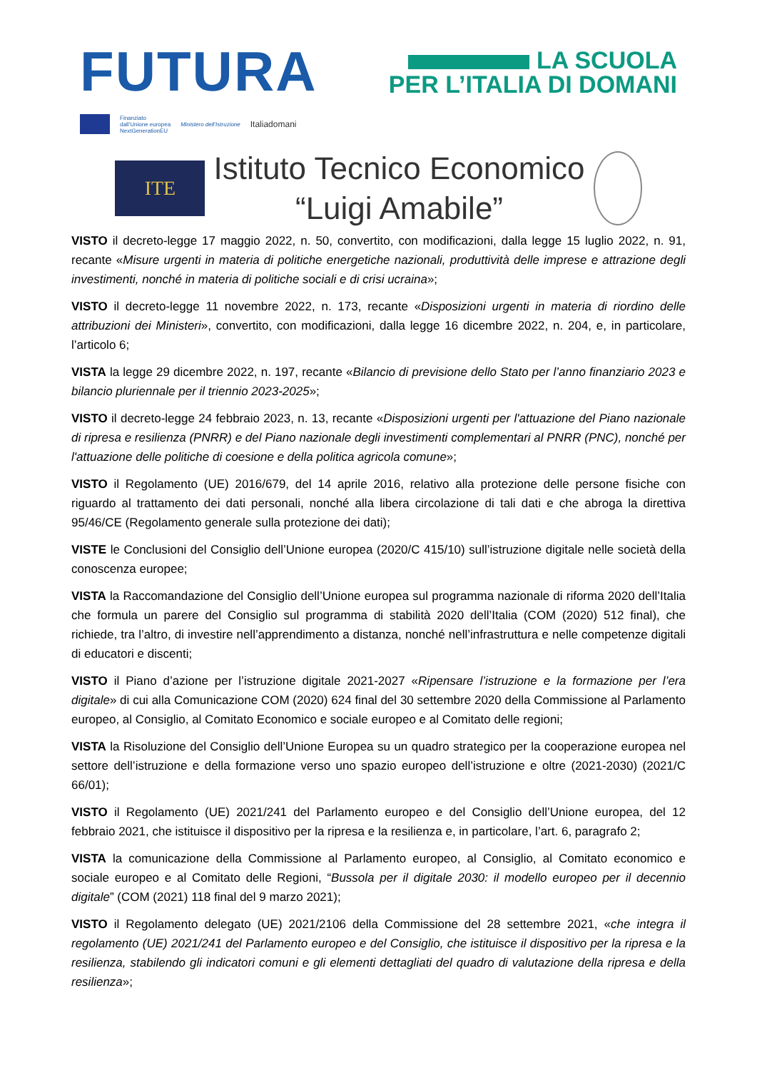FUTURA
LA SCUOLA
PER L’ITALIA DI DOMANI
Finanziato
dall’Unione europea
NextGenerationEU
Ministero dell’Istruzione
Italiadomani
ITE
Istituto Tecnico Economico
“Luigi Amabile”
VISTO il decreto-legge 17 maggio 2022, n. 50, convertito, con modificazioni, dalla legge 15 luglio 2022, n. 91, recante «Misure urgenti in materia di politiche energetiche nazionali, produttività delle imprese e attrazione degli investimenti, nonché in materia di politiche sociali e di crisi ucraina»;
VISTO il decreto-legge 11 novembre 2022, n. 173, recante «Disposizioni urgenti in materia di riordino delle attribuzioni dei Ministeri», convertito, con modificazioni, dalla legge 16 dicembre 2022, n. 204, e, in particolare, l’articolo 6;
VISTA la legge 29 dicembre 2022, n. 197, recante «Bilancio di previsione dello Stato per l’anno finanziario 2023 e bilancio pluriennale per il triennio 2023-2025»;
VISTO il decreto-legge 24 febbraio 2023, n. 13, recante «Disposizioni urgenti per l'attuazione del Piano nazionale di ripresa e resilienza (PNRR) e del Piano nazionale degli investimenti complementari al PNRR (PNC), nonché per l'attuazione delle politiche di coesione e della politica agricola comune»;
VISTO il Regolamento (UE) 2016/679, del 14 aprile 2016, relativo alla protezione delle persone fisiche con riguardo al trattamento dei dati personali, nonché alla libera circolazione di tali dati e che abroga la direttiva 95/46/CE (Regolamento generale sulla protezione dei dati);
VISTE le Conclusioni del Consiglio dell’Unione europea (2020/C 415/10) sull’istruzione digitale nelle società della conoscenza europee;
VISTA la Raccomandazione del Consiglio dell’Unione europea sul programma nazionale di riforma 2020 dell’Italia che formula un parere del Consiglio sul programma di stabilità 2020 dell’Italia (COM (2020) 512 final), che richiede, tra l’altro, di investire nell’apprendimento a distanza, nonché nell’infrastruttura e nelle competenze digitali di educatori e discenti;
VISTO il Piano d’azione per l’istruzione digitale 2021-2027 «Ripensare l’istruzione e la formazione per l’era digitale» di cui alla Comunicazione COM (2020) 624 final del 30 settembre 2020 della Commissione al Parlamento europeo, al Consiglio, al Comitato Economico e sociale europeo e al Comitato delle regioni;
VISTA la Risoluzione del Consiglio dell’Unione Europea su un quadro strategico per la cooperazione europea nel settore dell’istruzione e della formazione verso uno spazio europeo dell’istruzione e oltre (2021-2030) (2021/C 66/01);
VISTO il Regolamento (UE) 2021/241 del Parlamento europeo e del Consiglio dell’Unione europea, del 12 febbraio 2021, che istituisce il dispositivo per la ripresa e la resilienza e, in particolare, l’art. 6, paragrafo 2;
VISTA la comunicazione della Commissione al Parlamento europeo, al Consiglio, al Comitato economico e sociale europeo e al Comitato delle Regioni, “Bussola per il digitale 2030: il modello europeo per il decennio digitale” (COM (2021) 118 final del 9 marzo 2021);
VISTO il Regolamento delegato (UE) 2021/2106 della Commissione del 28 settembre 2021, «che integra il regolamento (UE) 2021/241 del Parlamento europeo e del Consiglio, che istituisce il dispositivo per la ripresa e la resilienza, stabilendo gli indicatori comuni e gli elementi dettagliati del quadro di valutazione della ripresa e della resilienza»;